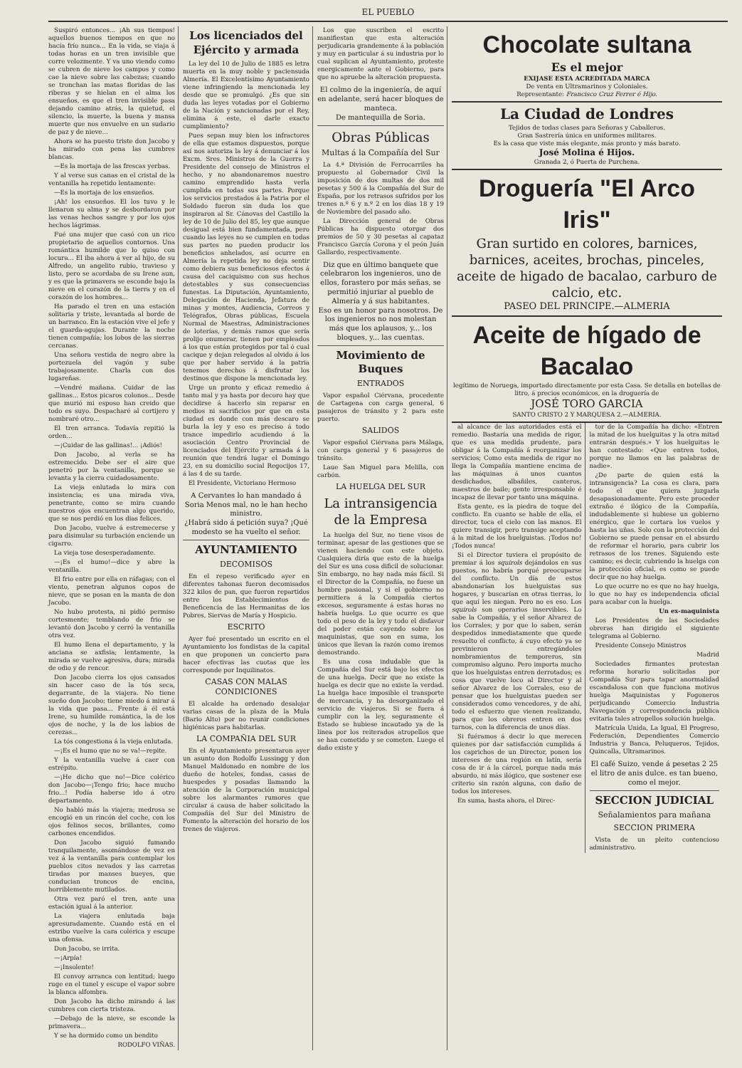EL PUEBLO
Suspiró entonces... ¡Ah sus tiempos! aquellos buenos tiempos en que no hacía frío nunca... En la vida, se viaja á todas horas en un tren invisible que corre velozmente. Y va uno viendo como se cubren de nieve los campos y como cae la nieve sobre las cabezas; cuando se tronchan las matas floridas de las riberas y se hielan en el alma los ensueños, es que el tren invisible pasa dejando camino atrás, la quietud, el silencio, la muerte, la buena y mansa muerte que nos envuelve en un sudario de paz y de nieve...
Ahora se ha puesto triste don Jacobo y ha mirado con pena las cumbres blancas.
—Es la mortaja de las frescas yerbas.
Y al verse sus canas en el cristal de la ventanilla ha repetido lentamente:
—Es la mortaja de los ensueños.
¡Ah! los ensueños. El los tuvo y le llenaron su alma y se desbordaron por las venas hechos sangre y por los ojos hechos lágrimas.
Fué una mujer que casó con un rico propietario de aquellos contornos. Una romántica humilde que lo quiso con locura... El iba ahora á ver al hijo, de su Alfredo, un angelito rubio, travieso y listo, pero se acordaba de su Irene aun, y es que la primavera se esconde bajo la nieve en el corazón de la tierra y en el corazón de los hombres...
Ha parado el tren en una estación solitaria y triste, levantada al borde de un barranco. En la estación vive el jefe y el guarda-agujas. Durante la noche tienen compañía; los lobos de las sierras cercanas.
Una señora vestida de negro abre la portezuela del vagón y sube trabajosamente. Charla con dos lugareñas.
—Vendré mañana. Cuidar de las gallinas... Estos picaros colonos... Desde que murió mi esposo han creido que todo es suyo. Despacharé al cortijero y nombraré otro...
El tren arranca. Todavía repitió la orden...
—¡Cuidar de las gallinas!... ¡Adiós!
Don Jacobo, al verla se ha estremecido. Debe ser el aire que penetró por la ventanilla, porque se levanta y la cierra cuidadosamente.
La vieja enlutada lo mira con insistencia; es una mirada viva, penetrante, como se mira cuando nuestros ojos encuentran algo querido, que se nos perdió en los dias felices.
Don Jacobo, vuelve á estremecerse y para disimular su turbación enciende un cigarro.
La vieja tose desesperadamente.
—¡Es el humo!—dice y abre la ventanilla.
El frio entre por ella en ráfagas; con el viento, penetran algunos copos de nieve, que se posan en la manta de don Jacobo.
No hubo protesta, ni pidió permiso cortesmente; temblando de frio se levantó don Jacobo y cerró la ventanilla otra vez.
El humo llena el departamento, y la anciana se axfisia; lentamente, la mirada se vuelve agresiva, dura; mirada de odio y de rencor.
Don Jacobo cierra los ojos cansados sin hacer caso de la tós seca, degarrante, de la viajera. No tiene sueño don Jacobo; tiene miedo á mirar á la vida que pasa... Frente á él está Irene, su humilde romántica, la de los ojos de noche, y la de los labios de cerezas...
La tós congestiona á la vieja enlutada.
—¡Es el humo que no se va!—repite.
Y la ventanilla vuelve á caer con estrépito.
—¡He dicho que no!—Dice colérico don Jacobo—¡Tengo frio; hace mucho frio...! Podía haberse ido á otro departamento.
No habló más la viajera; medrosa se encogió en un rincón del coche, con los ojos felinos secos, brillantes, como carbones encendidos.
Don Jacobo siguió fumando tranquilamente, asomándose de vez en vez á la ventanilla para contemplar los pueblos citos nevados y las carretas tiradas por manses bueyes, que conducian troncos de encina, horriblemente mutilados.
Otra vez paró el tren, ante una estación igual á la anterior.
La viajera enlutada baja apresuradamente. Cuando está en el estribo vuelve la cara colérica y escupe una ofensa.
Don Jacobo, se irrita.
—¡Arpía!
—¡Insolente!
El convoy arranca con lentitud; luego ruge en el tunel y escupe el vapor sobre la blanca alfombra.
Don Jacobo ha dicho mirando á las cumbres con cierta tristeza.
—Debajo de la nieve, se esconde la primavera...
Y se ha dormido como un bendito
RODOLFO VIÑAS.
Los licenciados del Ejército y armada
La ley del 10 de Julio de 1885 es letra muerta en la muy noble y paciensuda Almería. El Excelentísimo Ayuntamiento viene infringiendo la mencionada ley desde que se promulgó. ¿Es que sin duda las leyes votadas por el Gobierno de la Nación y sancionadas por el Rey, elimina á este, el darle exacto cumplimiento?
Pues sepan muy bien los infractores de ella que estamos dispuestos, porque así nos autoriza la ley á denunciar á los Excm. Sres. Ministros de la Guerra y Presidente del consejo de Ministros el hecho, y no abandonaremos nuestro camino emprendido hasta verla cumplida en todas sus partes. Porque los servicios prestados á la Patria por el Soldado fueron sin duda los que inspiraron al Sr. Cánovas del Castillo la ley de 10 de Julio del 85, ley que aunque desigual está bien fundamentada, pero cuando las leyes no se cumplen en todas sus partes no pueden producir los beneficios anhelados, así ocurre en Almería la repetida ley no deja sentir como debiera sus beneficiosos efectos á causa del caciquismo con sus hechos detestables y sus consecuencias funestas. La Diputación, Ayuntamiento, Delegación de Hacienda, Jefatura de minas y montes, Audiencia, Correos y Telégrafos, Obras públicas, Escuela Normal de Maestras, Administraciones de loterías, y demás ramos que sería prolijo enumerar, tienen por empleados á los que están protegidos por tal ó cual cacique y dejan relegados al olvido á los que por haber servido á la patria tenemos derechos á disfrutar los destinos que dispone la mencionada ley.
Urge un pronto y eficaz remedio á tanto mal y ya hasta por decoro hay que decidirse á hacerlo sin reparar en medios ni sacrificios por que en esta ciudad es donde con más descaro se burla la ley y eso es preciso á todo trance impedirlo acudiendo á la asociación Centro Provincial de licenciados del Ejército y armada á la reunión que tendrá lugar el Domingo 23, en su domicilio social Regocijos 17, á las 4 de su tarde.
El Presidente, Victoriano Hermoso
A Cervantes lo han mandado á Soria Menos mal, no le han hecho ministro.
¿Habrá sido á petición suya? ¡Qué modesto se ha vuelto el señor.
AYUNTAMIENTO
DECOMISOS
En el repeso verificado ayer en diferentes tahonas fueron decomisados 322 kilos de pan, que fueron repartidos entre los Establecimientos de Beneficencia de las Hermanitas de los Pobres, Siervas de María y Hospicio.
ESCRITO
Ayer fué presentado un escrito en el Ayuntamiento los fondistas de la capital en que proponen un concierto para hacer efectivas las cuotas que les corresponde por Inquilinatos.
CASAS CON MALAS CONDICIONES
El alcalde ha ordenado desalojar varias casas de la plaza de la Mula (Bario Alto) por no reunir condiciones higiénicas para habitarlas.
LA COMPAÑIA DEL SUR
En el Ayuntamiento presentaron ayer un asunto don Rodolfo Lussingg y don Manuel Maldonado en nombre de los dueño de hoteles, fondas, casas de huespedes y posadas llamando la atención de la Corporación municipal sobre los alarmantes rumores que circular á causa de haber solicitado la Compañía del Sur del Ministro de Fomento la alteración del horario de los trenes de viajeros.
Los que suscriben el escrito manifiestan que esta alteración perjudicaria grandemente á la población y muy en particular á su industria por lo cual suplican al Ayuntamiento, proteste energicamente ante el Gobierno, para que no apruebe la alteración propuesta.
El colmo de la ingeniería, de aquí en adelante, será hacer bloques de manteca.
De mantequilla de Soria.
Obras Públicas
Multas á la Compañía del Sur
La 4.ª División de Ferrocarriles ha propuesto al Gobernador Civil la imposición de dos multas de dos mil pesetas y 500 á la Compañía del Sur de España, por los retrasos sufridos por los trenes n.º 6 y n.º 2 en los días 18 y 19 de Noviembre del pasado año.
La Dirección general de Obras Públicas ha dispuesto otorgar dos premios de 50 y 30 pesetas al capataz Francisco García Corona y el peón Juán Gallardo, respectivamente.
Diz que en último banquete que celebraron los ingenieros, uno de ellos, forastero por más señas, se permitió injuriar al pueblo de Almería y á sus habitantes.
Eso es un honor para nosotros. De los ingenieros no nos molestan más que los aplausos, y... los bloques, y... las cuentas.
Movimiento de Buques
ENTRADOS
Vapor español Ciérvana, procedente de Cartagena con carga general, 6 pasajeros de tránsito y 2 para este puerto.
SALIDOS
Vapor español Ciérvana para Málaga, con carga general y 6 pasajeros de tránsito.
Laue San Miguel para Melilla, con carbón.
LA HUELGA DEL SUR
La intransigencia de la Empresa
La huelga del Sur, no tiene visos de terminar, apesar de las gestiones que se vienen haciendo con este objeto. Cualquiera diría que esto de la huelga del Sur es una cosa dificil de solucionar. Sin embargo, no hay nada más fácil. Si el Director de la Compañía, no fuese un hombre pasional, y si el gobierno no permitiera á la Compañía ciertos excesos, seguramente á estas horas no habría huelga. Lo que ocurre es que todo el peso de la ley y todo el disfavor del poder están cayendo sobre los maquinistas, que son en suma, los únicos que llevan la razón como iremos demostrando.
Es una cosa indudable que la Compañía del Sur está bajo los efectos de una huelga. Decir que no existe la huelga es decir que no existe la verdad. La huelga hace imposible el transporte de mercancía, y ha desorganizado el servicio de viajeros. Si se fuera á cumplir con la ley, seguramente el Estado se hubiese incautado ya de la línea por los reiterados atropellos que se han cometido y se cometen. Luego el daño existe y
Chocolate sultana
Es el mejor
EXIJASE ESTA ACREDITADA MARCA
De venta en Ultramarinos y Coloniales.
Representante: Francisco Cruz Ferrer é Hijo.
La Ciudad de Londres
Tejidos de todas clases para Señoras y Caballeros.
Gran Sastrería única en uniformes militares.
Es la casa que viste más elegante, más pronto y más barato.
José Molina é Hijos.
Granada 2, ó Puerta de Purchena.
Droguería "El Arco Iris"
Gran surtido en colores, barnices, barnices, aceites, brochas, pinceles, aceite de higado de bacalao, carburo de calcio, etc.
PASEO DEL PRINCIPE.—ALMERIA
Aceite de hígado de Bacalao
legítimo de Noruega, importado directamente por esta Casa. Se detalla en botellas de litro, á precios económicos, en la droguería de
JOSÉ TORO GARCIA
SANTO CRISTO 2 Y MARQUESA 2.—ALMERIA.
al alcance de las autoridades está el remedio. Bastaría una medida de rigor, que es una medida prudente, para obligar á la Compañía á reorganizar los servicios; Como esta medida de rigor no llega la Compañía mantiene encima de las máquinas á unos cuantos desdichados, albañiles, canteros, maestros de baile; gente irresponsable é incapaz de llevar por tanto una máquina.
Esta gente, es la piedra de toque del conflicto. En cuanto se hable de ella, el director, toca el cielo con las manos. El quiere transigir, pero transige aceptando á la mitad de los huelguistas. ¡Todos no! ¡Todos nunca!
Si el Director tuviera el propósito de premiar á los squirols dejándolos en sus puestos, no habría porqué preocuparse del conflicto. Un día de estos abandonarían los huelguistas sus hogares, y buscarían en otras tierras, lo que aquí les niegan. Pero no es eso. Los squirols son operarios inservibles. Lo sabe la Compañía, y el señor Alvarez de los Corrales; y por que lo saben, serán despedidos inmediatamente que quede resuelto el conflicto, á cuyo efecto ya se previnieron entregándoles nombramientos de temporeros, sin compromiso alguno. Pero importa mucho que los huelguistas entren derrotados; es cosa que vuelve loco al Director y al señor Alvarez de los Corrales, eso de pensar que los huelguistas pueden ser considerados como vencedores, y de ahí, todo el esfuerzo que vienen realizando, para que los obreros entren en dos turnos, con la diferencia de unos días.
Si fuéramos á decir lo que merecen quienes por dar satisfacción cumplida á los caprichos de un Director, ponen los intereses de una región en latín, sería cosa de ir á la cárcel, porque nada más absurdo, ni más ilógico, que sostener ese criterio sin razón alguna, con daño de todos los intereses.
En suma, hasta ahora, el Direc-
tor de la Compañía ha dicho: «Entren la mitad de los huelguitas y la otra mitad entrarán después.» Y los huelguitas le han contestado: «Que entren todos, porque no llamos en las palabras de nadie».
¿De parte de quien está la intransigencia? La cosa es clara, para todo el que quiera juzgarla desapasionadamente. Pero este proceder extraño é ilógico de la Compañía, indudablemente si hubiese un gobierno enérgico, que le cortara los vuelos y hasta las uñas. Solo con la protección del Gobierno se puede pensar en el absurdo de reformar el horario, para cubrir los retrasos de los trenes. Siguiendo este camino; es decir, cubriendo la huelga con la protección oficial, es como se puede decir que no hay huelga.
Lo que ocurre no es que no hay huelga, lo que no hay es independencia oficial para acabar con la huelga.
Un ex-maquinista
Los Presidentes de las Sociedades obreras han dirigido el siguiente telegrama al Gobierno.
Presidente Consejo Ministros
Madrid
Sociedades firmantes protestan reforma horario solicitadas por Compañía Sur para tapar anormalidad escandalosa con que funciona motivos huelga Maquinistas y Fogoneros perjudicando Comercio Industria Navegación y correspondencia pública evitaria tales atropellos solución huelga.
Matrícula Unida, La Igual, El Progreso, Federación, Dependientes Comercio Industria y Banca, Peluqueros, Tejidos, Quincalla, Ultramarinos.
El café Suizo, vende á pesetas 2 25 el litro de anis dulce. es tan bueno, como el mejor.
SECCION JUDICIAL
Señalamientos para mañana
SECCION PRIMERA
Vista de un pleito contencioso administrativo.